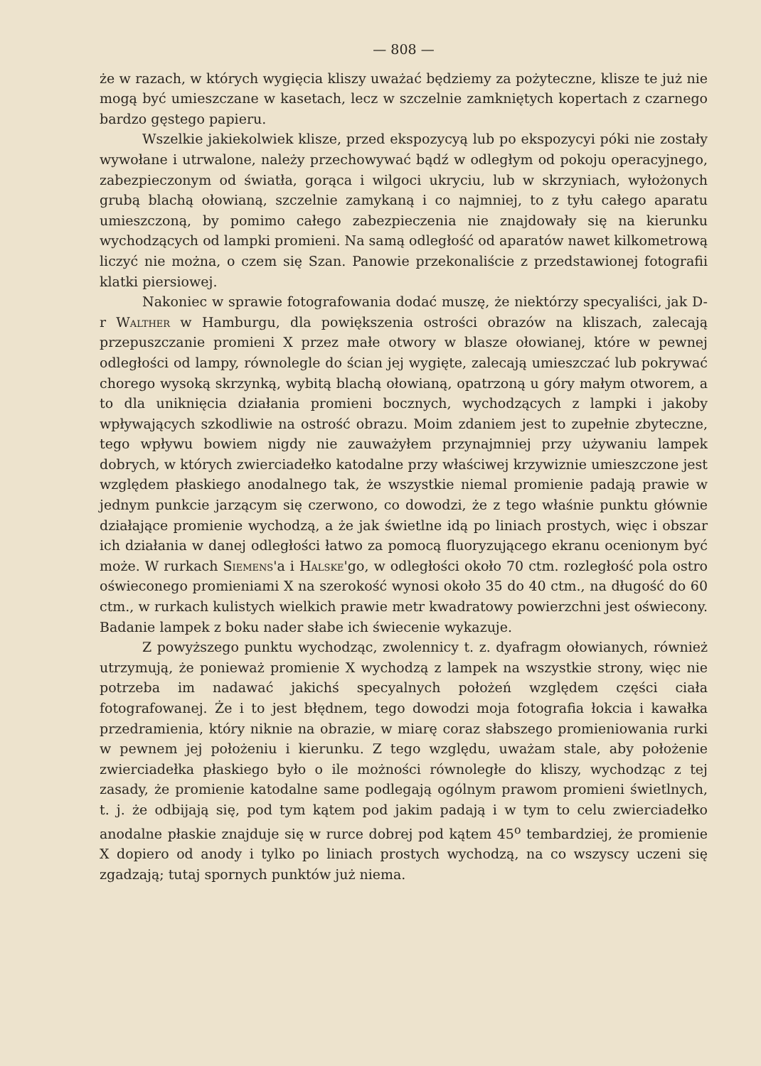— 808 —
że w razach, w których wygięcia kliszy uważać będziemy za pożyteczne, klisze te już nie mogą być umieszczane w kasetach, lecz w szczelnie zamkniętych kopertach z czarnego bardzo gęstego papieru.
Wszelkie jakiekolwiek klisze, przed ekspozycyą lub po ekspozycyi póki nie zostały wywołane i utrwalone, należy przechowywać bądź w odległym od pokoju operacyjnego, zabezpieczonym od światła, gorąca i wilgoci ukryciu, lub w skrzyniach, wyłożonych grubą blachą ołowianą, szczelnie zamykaną i co najmniej, to z tyłu całego aparatu umieszczoną, by pomimo całego zabezpieczenia nie znajdowały się na kierunku wychodzących od lampki promieni. Na samą odległość od aparatów nawet kilkometrową liczyć nie można, o czem się Szan. Panowie przekonaliście z przedstawionej fotografii klatki piersiowej.
Nakoniec w sprawie fotografowania dodać muszę, że niektórzy specyaliści, jak D-r Walther w Hamburgu, dla powiększenia ostrości obrazów na kliszach, zalecają przepuszczanie promieni X przez małe otwory w blasze ołowianej, które w pewnej odległości od lampy, równolegle do ścian jej wygięte, zalecają umieszczać lub pokrywać chorego wysoką skrzynką, wybitą blachą ołowianą, opatrzoną u góry małym otworem, a to dla uniknięcia działania promieni bocznych, wychodzących z lampki i jakoby wpływających szkodliwie na ostrość obrazu. Moim zdaniem jest to zupełnie zbyteczne, tego wpływu bowiem nigdy nie zauważyłem przynajmniej przy używaniu lampek dobrych, w których zwierciadełko katodalne przy właściwej krzywiznie umieszczone jest względem płaskiego anodalnego tak, że wszystkie niemal promienie padają prawie w jednym punkcie jarzącym się czerwono, co dowodzi, że z tego właśnie punktu głównie działające promienie wychodzą, a że jak świetlne idą po liniach prostych, więc i obszar ich działania w danej odległości łatwo za pomocą fluoryzującego ekranu ocenionym być może. W rurkach Siemens'a i Halske'go, w odległości około 70 ctm. rozległość pola ostro oświeconego promieniami X na szerokość wynosi około 35 do 40 ctm., na długość do 60 ctm., w rurkach kulistych wielkich prawie metr kwadratowy powierzchni jest oświecony. Badanie lampek z boku nader słabe ich świecenie wykazuje.
Z powyższego punktu wychodząc, zwolennicy t. z. dyafragm ołowianych, również utrzymują, że ponieważ promienie X wychodzą z lampek na wszystkie strony, więc nie potrzeba im nadawać jakichś specyalnych położeń względem części ciała fotografowanej. Że i to jest błędnem, tego dowodzi moja fotografia łokcia i kawałka przedramienia, który niknie na obrazie, w miarę coraz słabszego promieniowania rurki w pewnem jej położeniu i kierunku. Z tego względu, uważam stale, aby położenie zwierciadełka płaskiego było o ile możności równoległe do kliszy, wychodząc z tej zasady, że promienie katodalne same podlegają ogólnym prawom promieni świetlnych, t. j. że odbijają się, pod tym kątem pod jakim padają i w tym to celu zwierciadełko anodalne płaskie znajduje się w rurce dobrej pod kątem 45<sup>o</sup> tembardziej, że promienie X dopiero od anody i tylko po liniach prostych wychodzą, na co wszyscy uczeni się zgadzają; tutaj spornych punktów już niema.